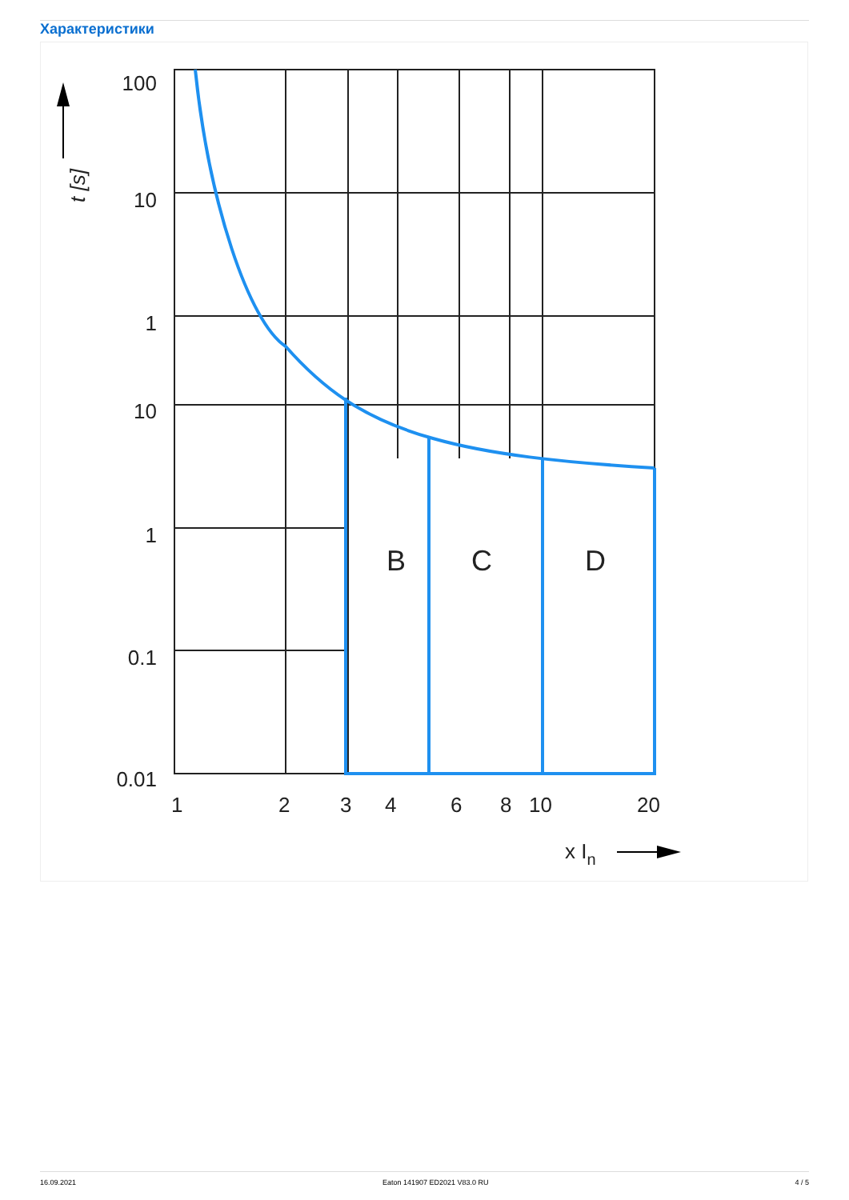Характеристики
100
10
1
10
1
0.1
0.01
1
2
3
4
6
8
10
20
B
C
D
x In
t [s]
16.09.2021 Eaton 141907 ED2021 V83.0 RU 4 / 5